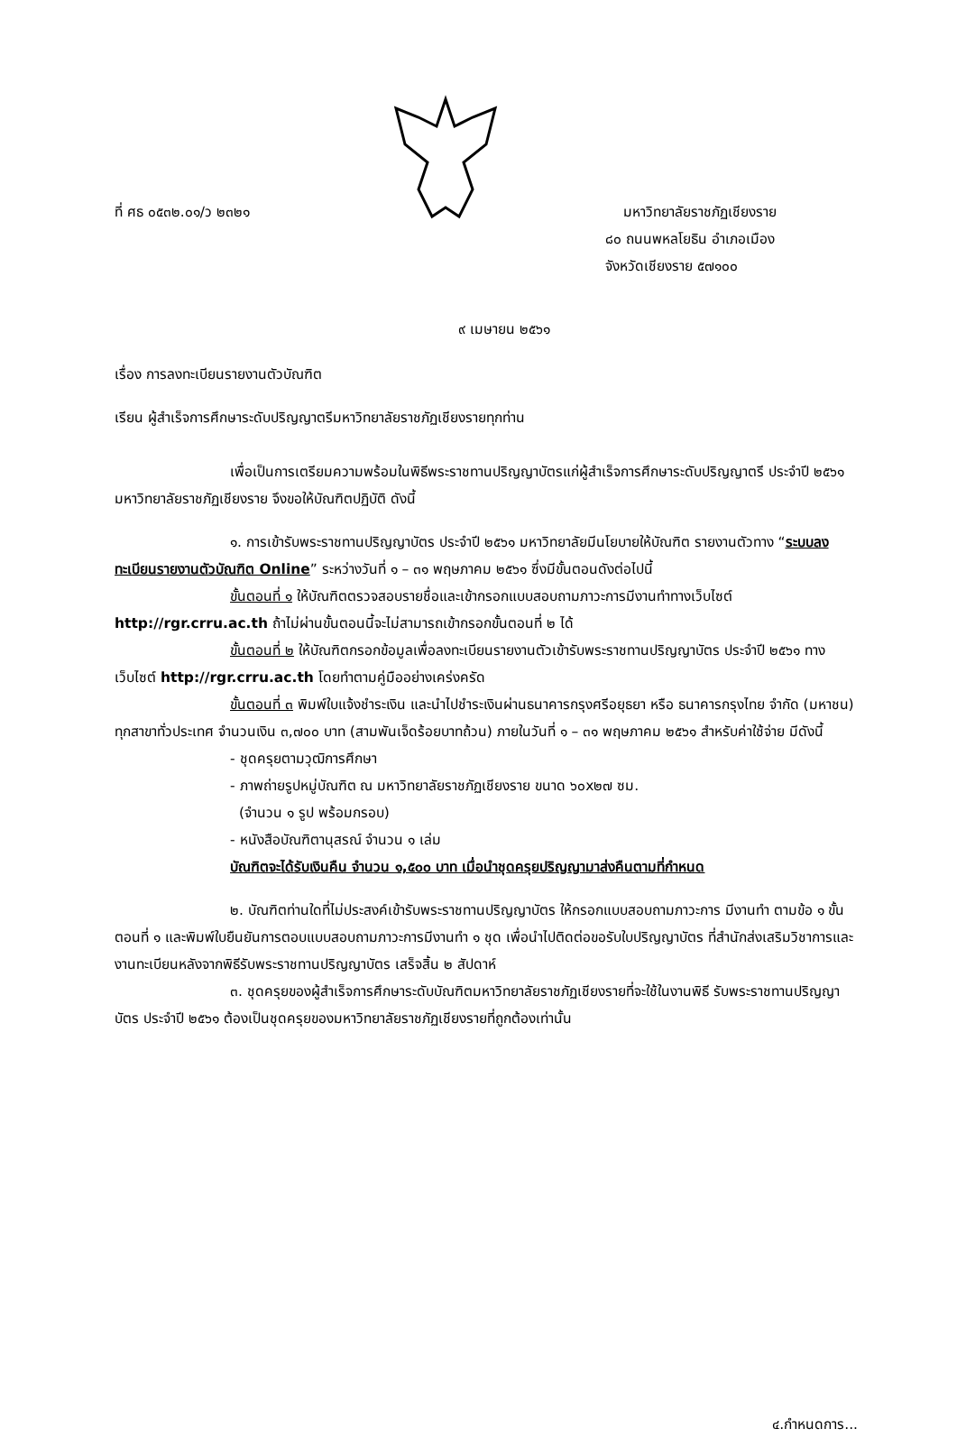ที่ ศธ ๐๕๓๒.๐๑/ว ๒๓๒๑
มหาวิทยาลัยราชภัฏเชียงราย
๘๐ ถนนพหลโยธิน อำเภอเมือง
จังหวัดเชียงราย ๕๗๑๐๐
๙ เมษายน ๒๕๖๑
เรื่อง การลงทะเบียนรายงานตัวบัณฑิต
เรียน ผู้สำเร็จการศึกษาระดับปริญญาตรีมหาวิทยาลัยราชภัฏเชียงรายทุกท่าน
เพื่อเป็นการเตรียมความพร้อมในพิธีพระราชทานปริญญาบัตรแก่ผู้สำเร็จการศึกษาระดับปริญญาตรี ประจำปี ๒๕๖๑ มหาวิทยาลัยราชภัฏเชียงราย จึงขอให้บัณฑิตปฏิบัติ ดังนี้
๑. การเข้ารับพระราชทานปริญญาบัตร ประจำปี ๒๕๖๑ มหาวิทยาลัยมีนโยบายให้บัณฑิต รายงานตัวทาง “ระบบลงทะเบียนรายงานตัวบัณฑิต Online” ระหว่างวันที่ ๑ – ๓๑ พฤษภาคม ๒๕๖๑ ซึ่งมีขั้นตอนดังต่อไปนี้
ขั้นตอนที่ ๑ ให้บัณฑิตตรวจสอบรายชื่อและเข้ากรอกแบบสอบถามภาวะการมีงานทำทางเว็บไซต์ http://rgr.crru.ac.th ถ้าไม่ผ่านขั้นตอนนี้จะไม่สามารถเข้ากรอกขั้นตอนที่ ๒ ได้
ขั้นตอนที่ ๒ ให้บัณฑิตกรอกข้อมูลเพื่อลงทะเบียนรายงานตัวเข้ารับพระราชทานปริญญาบัตร ประจำปี ๒๕๖๑ ทางเว็บไซต์ http://rgr.crru.ac.th โดยทำตามคู่มืออย่างเคร่งครัด
ขั้นตอนที่ ๓ พิมพ์ใบแจ้งชำระเงิน และนำไปชำระเงินผ่านธนาคารกรุงศรีอยุธยา หรือ ธนาคารกรุงไทย จำกัด (มหาชน) ทุกสาขาทั่วประเทศ จำนวนเงิน ๓,๗๐๐ บาท (สามพันเจ็ดร้อยบาทถ้วน) ภายในวันที่ ๑ – ๓๑ พฤษภาคม ๒๕๖๑ สำหรับค่าใช้จ่าย มีดังนี้
- ชุดครุยตามวุฒิการศึกษา
- ภาพถ่ายรูปหมู่บัณฑิต ณ มหาวิทยาลัยราชภัฏเชียงราย ขนาด ๖๐x๒๗ ซม.
(จำนวน ๑ รูป พร้อมกรอบ)
- หนังสือบัณฑิตานุสรณ์ จำนวน ๑ เล่ม
บัณฑิตจะได้รับเงินคืน จำนวน ๑,๕๐๐ บาท เมื่อนำชุดครุยปริญญามาส่งคืนตามที่กำหนด
๒. บัณฑิตท่านใดที่ไม่ประสงค์เข้ารับพระราชทานปริญญาบัตร ให้กรอกแบบสอบถามภาวะการ มีงานทำ ตามข้อ ๑ ขั้นตอนที่ ๑ และพิมพ์ใบยืนยันการตอบแบบสอบถามภาวะการมีงานทำ ๑ ชุด เพื่อนำไปติดต่อขอรับใบปริญญาบัตร ที่สำนักส่งเสริมวิชาการและงานทะเบียนหลังจากพิธีรับพระราชทานปริญญาบัตร เสร็จสิ้น ๒ สัปดาห์
๓. ชุดครุยของผู้สำเร็จการศึกษาระดับบัณฑิตมหาวิทยาลัยราชภัฏเชียงรายที่จะใช้ในงานพิธี รับพระราชทานปริญญาบัตร ประจำปี ๒๕๖๑ ต้องเป็นชุดครุยของมหาวิทยาลัยราชภัฏเชียงรายที่ถูกต้องเท่านั้น
๔.กำหนดการ...